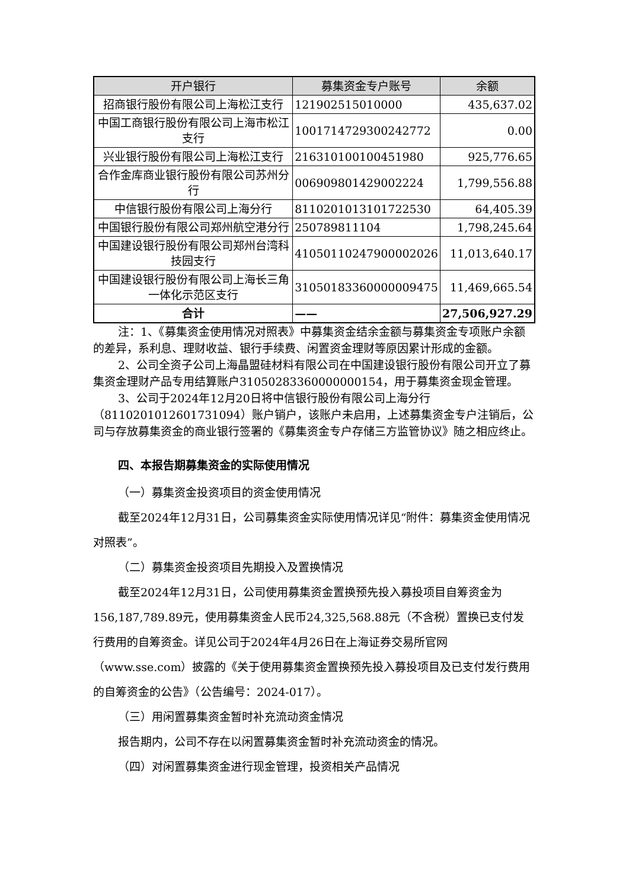| 开户银行 | 募集资金专户账号 | 余额 |
| --- | --- | --- |
| 招商银行股份有限公司上海松江支行 | 121902515010000 | 435,637.02 |
| 中国工商银行股份有限公司上海市松江支行 | 1001714729300242772 | 0.00 |
| 兴业银行股份有限公司上海松江支行 | 216310100100451980 | 925,776.65 |
| 合作金库商业银行股份有限公司苏州分行 | 006909801429002224 | 1,799,556.88 |
| 中信银行股份有限公司上海分行 | 8110201013101722530 | 64,405.39 |
| 中国银行股份有限公司郑州航空港分行 | 250789811104 | 1,798,245.64 |
| 中国建设银行股份有限公司郑州台湾科技园支行 | 41050110247900002026 | 11,013,640.17 |
| 中国建设银行股份有限公司上海长三角一体化示范区支行 | 31050183360000009475 | 11,469,665.54 |
| 合计 | —— | 27,506,927.29 |
注：1、《募集资金使用情况对照表》中募集资金结余金额与募集资金专项账户余额的差异，系利息、理财收益、银行手续费、闲置资金理财等原因累计形成的金额。
2、公司全资子公司上海晶盟硅材料有限公司在中国建设银行股份有限公司开立了募集资金理财产品专用结算账户31050283360000000154，用于募集资金现金管理。
3、公司于2024年12月20日将中信银行股份有限公司上海分行（8110201012601731094）账户销户，该账户未启用，上述募集资金专户注销后，公司与存放募集资金的商业银行签署的《募集资金专户存储三方监管协议》随之相应终止。
四、本报告期募集资金的实际使用情况
（一）募集资金投资项目的资金使用情况
截至2024年12月31日，公司募集资金实际使用情况详见“附件：募集资金使用情况对照表”。
（二）募集资金投资项目先期投入及置换情况
截至2024年12月31日，公司使用募集资金置换预先投入募投项目自筹资金为156,187,789.89元，使用募集资金人民币24,325,568.88元（不含税）置换已支付发行费用的自筹资金。详见公司于2024年4月26日在上海证券交易所官网（www.sse.com）披露的《关于使用募集资金置换预先投入募投项目及已支付发行费用的自筹资金的公告》（公告编号：2024-017）。
（三）用闲置募集资金暂时补充流动资金情况
报告期内，公司不存在以闲置募集资金暂时补充流动资金的情况。
（四）对闲置募集资金进行现金管理，投资相关产品情况